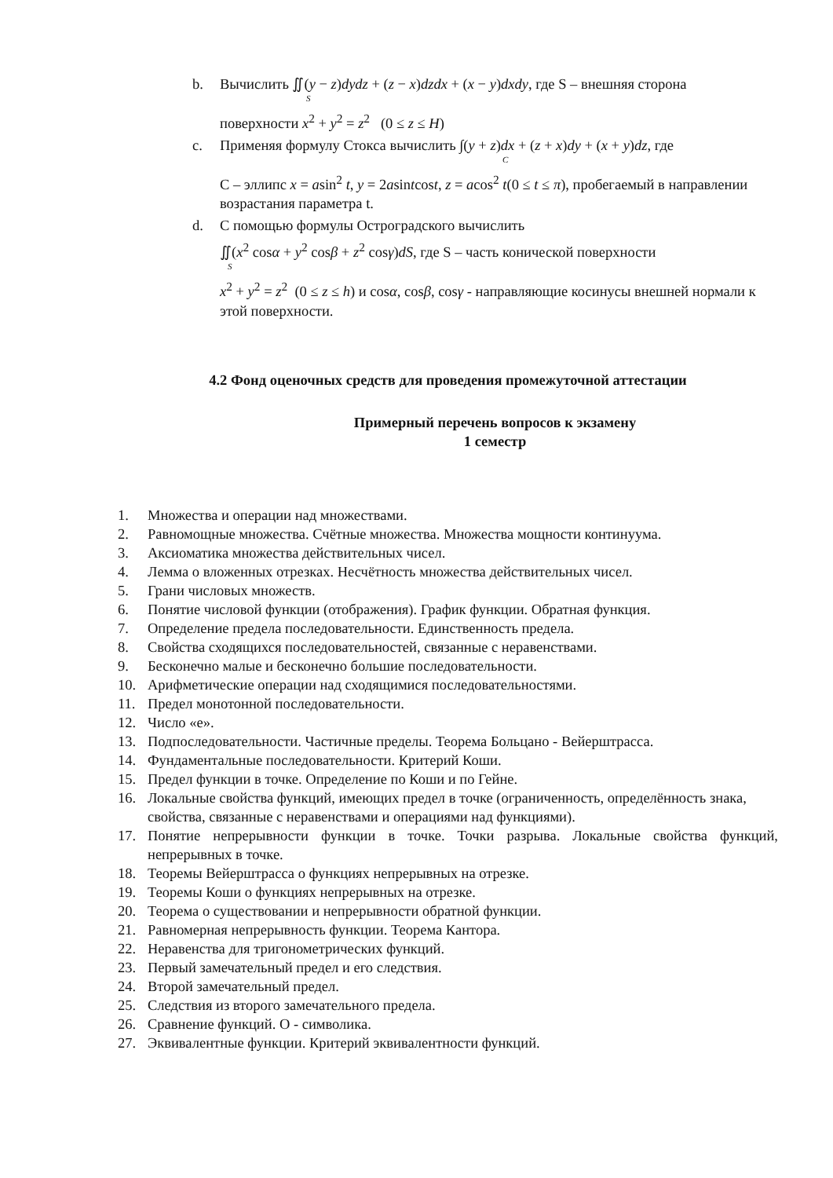b. Вычислить ∬(y − z)dydz + (z − x)dzdx + (x − y)dxdy, где S – внешняя сторона
S
поверхности x<sup>2</sup> + y<sup>2</sup> = z<sup>2</sup> (0 ≤ z ≤ H)
c. Применяя формулу Стокса вычислить ∫(y + z)dx + (z + x)dy + (x + y)dz, где
C
C – эллипс x = asin<sup>2</sup> t, y = 2asintcost, z = acos<sup>2</sup> t(0 ≤ t ≤ π), пробегаемый в направлении возрастания параметра t.
d. С помощью формулы Остроградского вычислить
∬(x<sup>2</sup> cosα + y<sup>2</sup> cosβ + z<sup>2</sup> cosγ)dS, где S – часть конической поверхности
S
x<sup>2</sup> + y<sup>2</sup> = z<sup>2</sup> (0 ≤ z ≤ h) и cosα, cosβ, cosγ - направляющие косинусы внешней нормали к этой поверхности.
4.2 Фонд оценочных средств для проведения промежуточной аттестации
Примерный перечень вопросов к экзамену
1 семестр
1. Множества и операции над множествами.
2. Равномощные множества. Счётные множества. Множества мощности континуума.
3. Аксиоматика множества действительных чисел.
4. Лемма о вложенных отрезках. Несчётность множества действительных чисел.
5. Грани числовых множеств.
6. Понятие числовой функции (отображения). График функции. Обратная функция.
7. Определение предела последовательности. Единственность предела.
8. Свойства сходящихся последовательностей, связанные с неравенствами.
9. Бесконечно малые и бесконечно большие последовательности.
10. Арифметические операции над сходящимися последовательностями.
11. Предел монотонной последовательности.
12. Число «е».
13. Подпоследовательности. Частичные пределы. Теорема Больцано - Вейерштрасса.
14. Фундаментальные последовательности. Критерий Коши.
15. Предел функции в точке. Определение по Коши и по Гейне.
16. Локальные свойства функций, имеющих предел в точке (ограниченность, определённость знака, свойства, связанные с неравенствами и операциями над функциями).
17. Понятие непрерывности функции в точке. Точки разрыва. Локальные свойства функций, непрерывных в точке.
18. Теоремы Вейерштрасса о функциях непрерывных на отрезке.
19. Теоремы Коши о функциях непрерывных на отрезке.
20. Теорема о существовании и непрерывности обратной функции.
21. Равномерная непрерывность функции. Теорема Кантора.
22. Неравенства для тригонометрических функций.
23. Первый замечательный предел и его следствия.
24. Второй замечательный предел.
25. Следствия из второго замечательного предела.
26. Сравнение функций. О - символика.
27. Эквивалентные функции. Критерий эквивалентности функций.